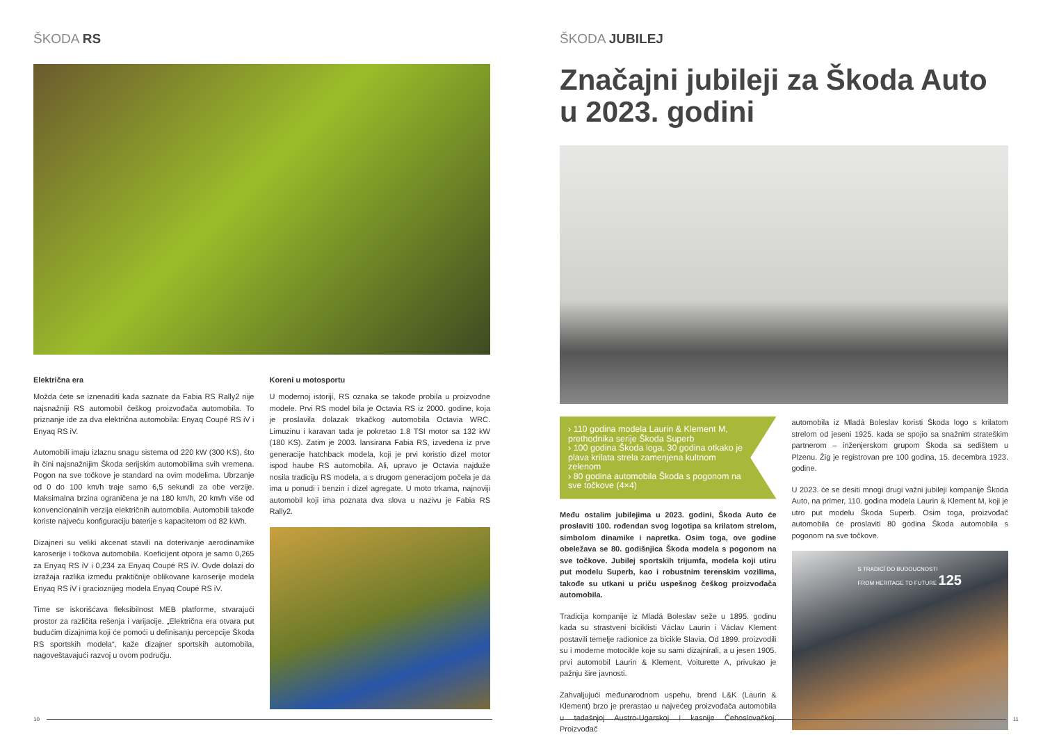ŠKODA RS
Električna era
Možda ćete se iznenaditi kada saznate da Fabia RS Rally2 nije najsnažniji RS automobil češkog proizvođača automobila. To priznanje ide za dva električna automobila: Enyaq Coupé RS iV i Enyaq RS iV.
Automobili imaju izlaznu snagu sistema od 220 kW (300 KS), što ih čini najsnažnijim Škoda serijskim automobilima svih vremena. Pogon na sve točkove je standard na ovim modelima. Ubrzanje od 0 do 100 km/h traje samo 6,5 sekundi za obe verzije. Maksimalna brzina ograničena je na 180 km/h, 20 km/h više od konvencionalnih verzija električnih automobila. Automobili takođe koriste najveću konfiguraciju baterije s kapacitetom od 82 kWh.
Dizajneri su veliki akcenat stavili na doterivanje aerodinamike karoserije i točkova automobila. Koeficijent otpora je samo 0,265 za Enyaq RS iV i 0,234 za Enyaq Coupé RS iV. Ovde dolazi do izražaja razlika između praktičnije oblikovane karoserije modela Enyaq RS iV i gracioznijeg modela Enyaq Coupé RS iV.
Time se iskorišćava fleksibilnost MEB platforme, stvarajući prostor za različita rešenja i varijacije. „Električna era otvara put budućim dizajnima koji će pomoći u definisanju percepcije Škoda RS sportskih modela“, kaže dizajner sportskih automobila, nagoveštavajući razvoj u ovom području.
Koreni u motosportu
U modernoj istoriji, RS oznaka se takođe probila u proizvodne modele. Prvi RS model bila je Octavia RS iz 2000. godine, koja je proslavila dolazak trkačkog automobila Octavia WRC. Limuzinu i karavan tada je pokretao 1.8 TSI motor sa 132 kW (180 KS). Zatim je 2003. lansirana Fabia RS, izvedena iz prve generacije hatchback modela, koji je prvi koristio dizel motor ispod haube RS automobila. Ali, upravo je Octavia najduže nosila tradiciju RS modela, a s drugom generacijom počela je da ima u ponudi i benzin i dizel agregate. U moto trkama, najnoviji automobil koji ima poznata dva slova u nazivu je Fabia RS Rally2.
10
ŠKODA JUBILEJ
Značajni jubileji za Škoda Auto u 2023. godini
› 110 godina modela Laurin & Klement M, prethodnika serije Škoda Superb
› 100 godina Škoda loga, 30 godina otkako je plava krilata strela zamenjena kultnom zelenom
› 80 godina automobila Škoda s pogonom na sve točkove (4×4)
Među ostalim jubilejima u 2023. godini, Škoda Auto će proslaviti 100. rođendan svog logotipa sa krilatom strelom, simbolom dinamike i napretka. Osim toga, ove godine obeležava se 80. godišnjica Škoda modela s pogonom na sve točkove. Jubilej sportskih trijumfa, modela koji utiru put modelu Superb, kao i robustnim terenskim vozilima, takođe su utkani u priču uspešnog češkog proizvođača automobila.
Tradicija kompanije iz Mladá Boleslav seže u 1895. godinu kada su strastveni biciklisti Václav Laurin i Václav Klement postavili temelje radionice za bicikle Slavia. Od 1899. proizvodili su i moderne motocikle koje su sami dizajnirali, a u jesen 1905. prvi automobil Laurin & Klement, Voiturette A, privukao je pažnju šire javnosti.
Zahvaljujući međunarodnom uspehu, brend L&K (Laurin & Klement) brzo je prerastao u najvećeg proizvođača automobila u tadašnjoj Austro-Ugarskoj i kasnije Čehoslovačkoj. Proizvođač
automobila iz Mladá Boleslav koristi Škoda logo s krilatom strelom od jeseni 1925. kada se spojio sa snažnim strateškim partnerom – inženjerskom grupom Škoda sa sedištem u Plzenu. Žig je registrovan pre 100 godina, 15. decembra 1923. godine.
U 2023. će se desiti mnogi drugi važni jubileji kompanije Škoda Auto, na primer, 110. godina modela Laurin & Klement M, koji je utro put modelu Škoda Superb. Osim toga, proizvođač automobila će proslaviti 80 godina Škoda automobila s pogonom na sve točkove.
S TRADICÍ DO BUDOUCNOSTI
FROM HERITAGE TO FUTURE 125
11